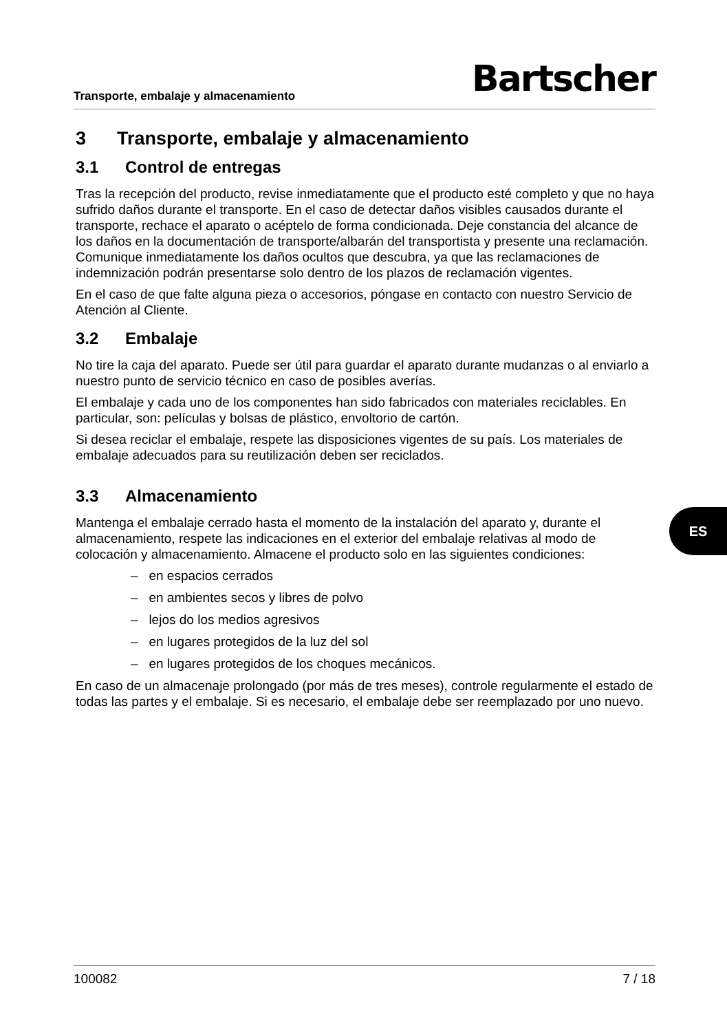Transporte, embalaje y almacenamiento Bartscher
3 Transporte, embalaje y almacenamiento
3.1 Control de entregas
Tras la recepción del producto, revise inmediatamente que el producto esté completo y que no haya sufrido daños durante el transporte. En el caso de detectar daños visibles causados durante el transporte, rechace el aparato o acéptelo de forma condicionada. Deje constancia del alcance de los daños en la documentación de transporte/albarán del transportista y presente una reclamación. Comunique inmediatamente los daños ocultos que descubra, ya que las reclamaciones de indemnización podrán presentarse solo dentro de los plazos de reclamación vigentes.
En el caso de que falte alguna pieza o accesorios, póngase en contacto con nuestro Servicio de Atención al Cliente.
3.2 Embalaje
No tire la caja del aparato. Puede ser útil para guardar el aparato durante mudanzas o al enviarlo a nuestro punto de servicio técnico en caso de posibles averías.
El embalaje y cada uno de los componentes han sido fabricados con materiales reciclables. En particular, son: películas y bolsas de plástico, envoltorio de cartón.
Si desea reciclar el embalaje, respete las disposiciones vigentes de su país. Los materiales de embalaje adecuados para su reutilización deben ser reciclados.
3.3 Almacenamiento
Mantenga el embalaje cerrado hasta el momento de la instalación del aparato y, durante el almacenamiento, respete las indicaciones en el exterior del embalaje relativas al modo de colocación y almacenamiento. Almacene el producto solo en las siguientes condiciones:
– en espacios cerrados
– en ambientes secos y libres de polvo
– lejos do los medios agresivos
– en lugares protegidos de la luz del sol
– en lugares protegidos de los choques mecánicos.
En caso de un almacenaje prolongado (por más de tres meses), controle regularmente el estado de todas las partes y el embalaje. Si es necesario, el embalaje debe ser reemplazado por uno nuevo.
ES
100082 7 / 18